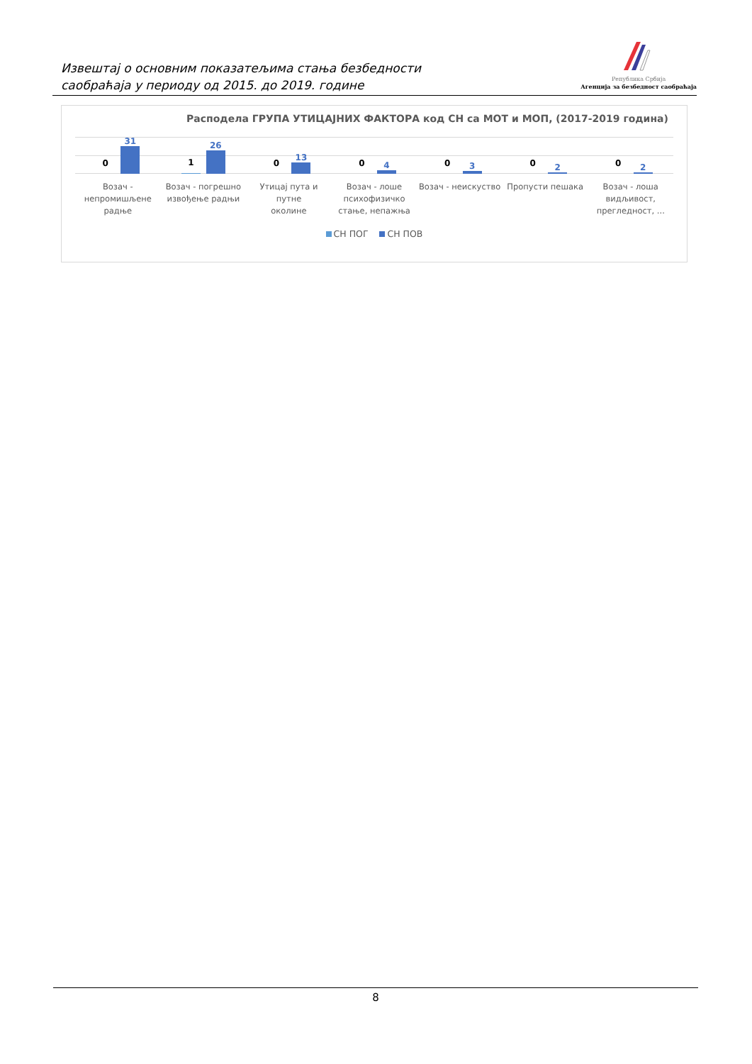Извештај о основним показатељима стања безбедности
саобраћаја у периоду од 2015. до 2019. године
Република Србија
Агенција за безбедност саобраћаја
Расподела ГРУПА УТИЦАЈНИХ ФАКТОРА код СН са МОТ и МОП, (2017-2019 година)
0
31
1
26
0
13
0
4
0
3
0
2
0
2
Возач -
непромишљене
радње
Возач - погрешно
извођење радњи
Утицај пута и путне
околине
Возач - лоше
психофизичко
стање, непажња
Возач - неискуство Пропусти пешака Возач - лоша
видљивост,
прегледност, ...
СН ПОГ СН ПОВ
8